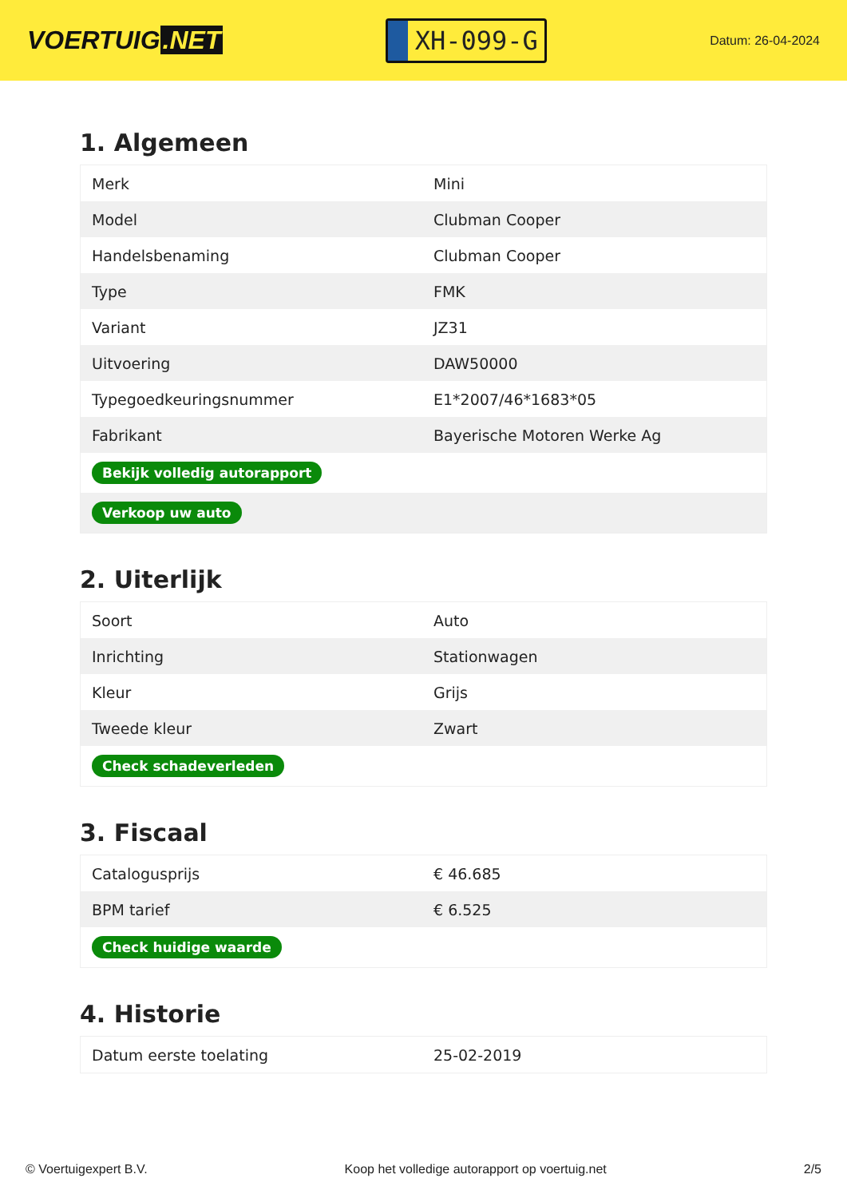VOERTUIG.NET
XH-099-G
Datum: 26-04-2024
1. Algemeen
| Merk | Mini |
| Model | Clubman Cooper |
| Handelsbenaming | Clubman Cooper |
| Type | FMK |
| Variant | JZ31 |
| Uitvoering | DAW50000 |
| Typegoedkeuringsnummer | E1*2007/46*1683*05 |
| Fabrikant | Bayerische Motoren Werke Ag |
| Bekijk volledig autorapport | |
| Verkoop uw auto | |
2. Uiterlijk
| Soort | Auto |
| Inrichting | Stationwagen |
| Kleur | Grijs |
| Tweede kleur | Zwart |
| Check schadeverleden | |
3. Fiscaal
| Catalogusprijs | € 46.685 |
| BPM tarief | € 6.525 |
| Check huidige waarde | |
4. Historie
| Datum eerste toelating | 25-02-2019 |
© Voertuigexpert B.V. Koop het volledige autorapport op voertuig.net 2/5